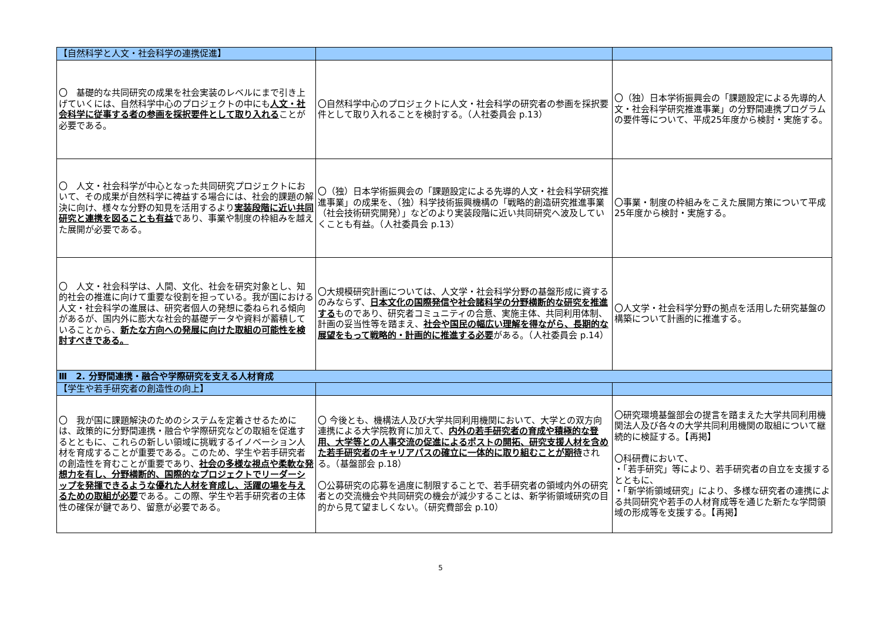| 【自然科学と人文・社会科学の連携促進】 | | |
| 〇 基礎的な共同研究の成果を社会実装のレベルにまで引き上げていくには、自然科学中心のプロジェクトの中にも 人文・社会科学に従事する者の参画を採択要件として取り入れる ことが必要である。 | 〇自然科学中心のプロジェクトに人文・社会科学の研究者の参画を採択要件として取り入れることを検討する。（人社委員会 p.13） | 〇（独）日本学術振興会の「課題設定による先導的人文・社会科学研究推進事業」の分野間連携プログラムの要件等について、平成25年度から検討・実施する。 |
| 〇 人文・社会科学が中心となった共同研究プロジェクトにおいて、その成果が自然科学に裨益する場合には、社会的課題の解決に向け、様々な分野の知見を活用するより 実装段階に近い共同研究と連携を図ることも有益 であり、事業や制度の枠組みを越えた展開が必要である。 | 〇（独）日本学術振興会の「課題設定による先導的人文・社会科学研究推進事業」の成果を、（独）科学技術振興機構の「戦略的創造研究推進事業（社会技術研究開発）」などのより実装段階に近い共同研究へ波及していくことも有益。（人社委員会 p.13） | 〇事業・制度の枠組みをこえた展開方策について平成25年度から検討・実施する。 |
| 〇 人文・社会科学は、人間、文化、社会を研究対象とし、知的社会の推進に向けて重要な役割を担っている。我が国における人文・社会科学の進展は、研究者個人の発想に委ねられる傾向があるが、国内外に膨大な社会的基礎データや資料が蓄積していることから、 新たな方向への発展に向けた取組の可能性を検討すべきである。 | 〇大規模研究計画については、人文学・社会科学分野の基盤形成に資するのみならず、 日本文化の国際発信や社会諸科学の分野横断的な研究を推進する ものであり、研究者コミュニティの合意、実施主体、共同利用体制、計画の妥当性等を踏まえ、 社会や国民の幅広い理解を得ながら、長期的な展望をもって戦略的・計画的に推進する必要 がある。（人社委員会 p.14） | 〇人文学・社会科学分野の拠点を活用した研究基盤の構築について計画的に推進する。 |
| Ⅲ 2. 分野間連携・融合や学際研究を支える人材育成 | | |
| 【学生や若手研究者の創造性の向上】 | | |
| 〇 我が国に課題解決のためのシステムを定着させるためには、政策的に分野間連携・融合や学際研究などの取組を促進するとともに、これらの新しい領域に挑戦するイノベーション人材を育成することが重要である。このため、学生や若手研究者の創造性を育むことが重要であり、 社会の多様な視点や柔軟な発想力を有し、分野横断的、国際的なプロジェクトでリーダーシップを発揮できるような優れた人材を育成し、活躍の場を与えるための取組が必要 である。この際、学生や若手研究者の主体性の確保が鍵であり、留意が必要である。 | 〇 今後とも、機構法人及び大学共同利用機関において、大学との双方向連携による大学院教育に加えて、 内外の若手研究者の育成や積極的な登用、大学等との人事交流の促進によるポストの開拓、研究支援人材を含めた若手研究者のキャリアパスの確立に一体的に取り組むことが期待 される。（基盤部会 p.18） 〇公募研究の応募を過度に制限することで、若手研究者の領域内外の研究者との交流機会や共同研究の機会が減少することは、新学術領域研究の目的から見て望ましくない。（研究費部会 p.10） | 〇研究環境基盤部会の提言を踏まえた大学共同利用機関法人及び各々の大学共同利用機関の取組について継続的に検証する。【再掲】 〇科研費において、 ・「若手研究」等により、若手研究者の自立を支援するとともに、 ・「新学術領域研究」により、多様な研究者の連携による共同研究や若手の人材育成等を通じた新たな学問領域の形成等を支援する。【再掲】 |
5